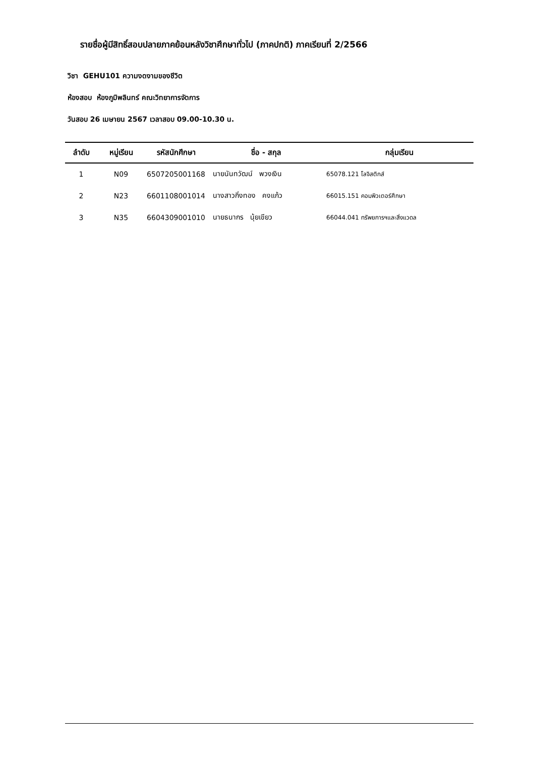รายชื่อผู้มีสิทธิ์สอบปลายภาคย้อนหลังวิชาศึกษาทั่วไป (ภาคปกติ) ภาคเรียนที่ 2/2566
วิชา GEHU101 ความงดงามของชีวิต
ห้องสอบ ห้องภูมิพลินทร์ คณะวิทยาการจัดการ
วันสอบ 26 เมษายน 2567 เวลาสอบ 09.00-10.30 น.
| ลำดับ | หมู่เรียน | รหัสนักศึกษา | ชื่อ - สกุล | กลุ่มเรียน |
| --- | --- | --- | --- | --- |
| 1 | N09 | 6507205001168 | นายนันทวัฒน์ พวงเงิน | 65078.121 โลจิสติกส์ |
| 2 | N23 | 6601108001014 | นางสาวกิ่งทอง คงแก้ว | 66015.151 คอมพิวเตอร์ศึกษา |
| 3 | N35 | 6604309001010 | นายธนากร นุ้ยเขียว | 66044.041 ทรัพยการฯและสิ่งแวดล |